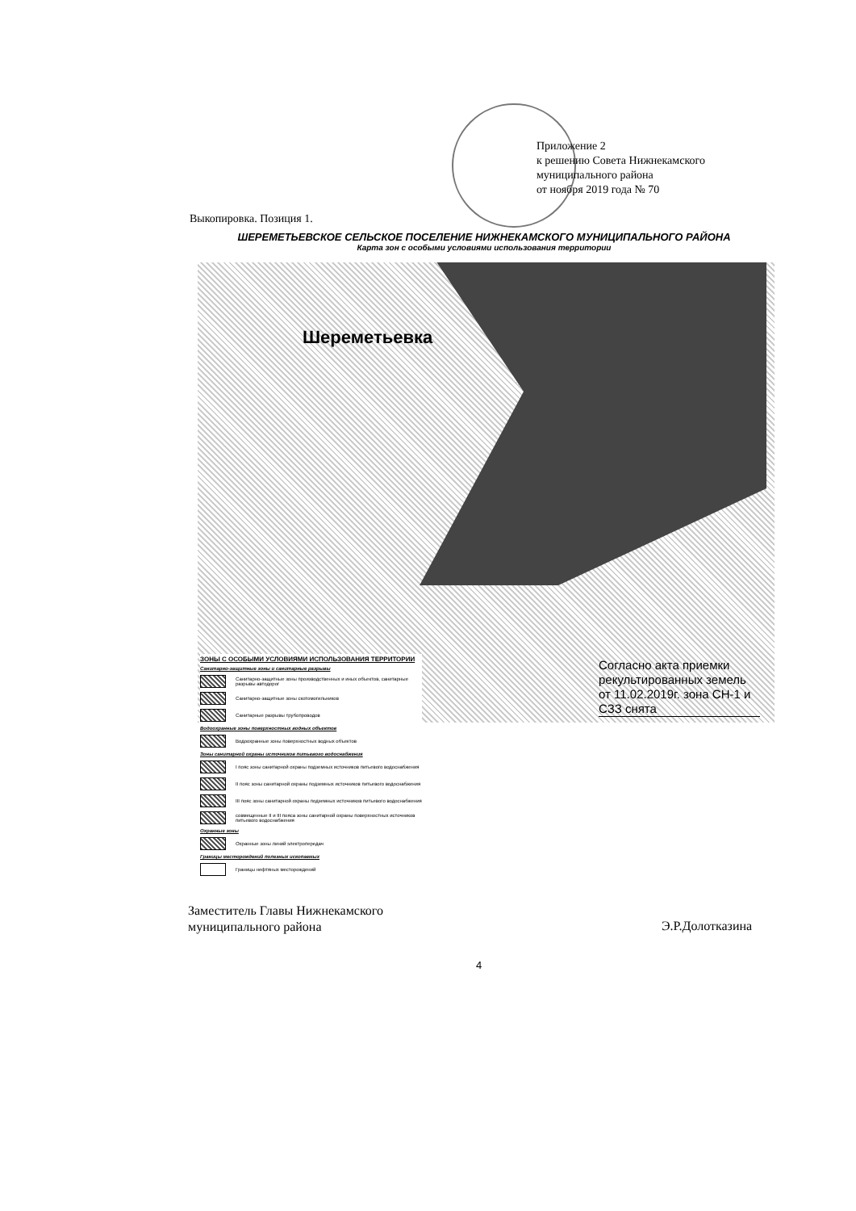Приложение 2
к решению Совета Нижнекамского
муниципального района
от ноября 2019 года № 70
Выкопировка. Позиция 1.
ШЕРЕМЕТЬЕВСКОЕ СЕЛЬСКОЕ ПОСЕЛЕНИЕ НИЖНЕКАМСКОГО МУНИЦИПАЛЬНОГО РАЙОНА
Карта зон с особыми условиями использования территории
Шереметьевка
Согласно акта приемки рекультированных земель от 11.02.2019г. зона СН-1 и СЗЗ снята
ЗОНЫ С ОСОБЫМИ УСЛОВИЯМИ ИСПОЛЬЗОВАНИЯ ТЕРРИТОРИИ
Санитарно-защитные зоны и санитарные разрывы
Санитарно-защитные зоны производственных и иных объектов, санитарные разрывы автодорог
Санитарно-защитные зоны скотомогильников
Санитарные разрывы трубопроводов
Водоохранные зоны поверхностных водных объектов
Водоохранные зоны поверхностных водных объектов
Зоны санитарной охраны источников питьевого водоснабжения
I пояс зоны санитарной охраны подземных источников питьевого водоснабжения
II пояс зоны санитарной охраны подземных источников питьевого водоснабжения
III пояс зоны санитарной охраны подземных источников питьевого водоснабжения
совмещенные II и III пояса зоны санитарной охраны поверхностных источников питьевого водоснабжения
Охранные зоны
Охранные зоны линий электропередач
Границы месторождений полезных ископаемых
Границы нефтяных месторождений
Заместитель Главы Нижнекамского
муниципального района
Э.Р.Долотказина
4